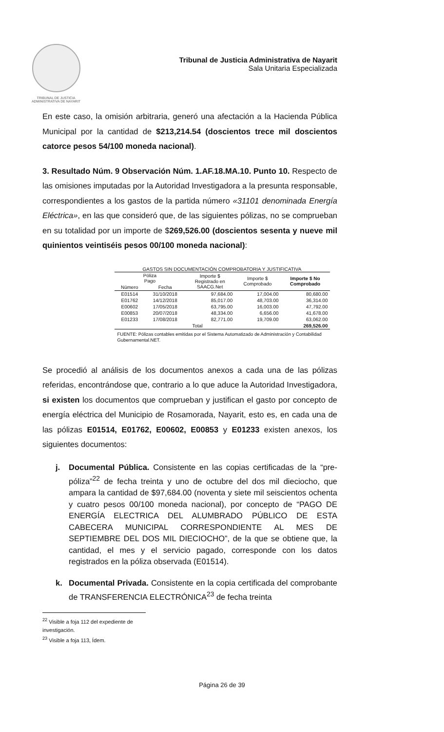TRIBUNAL DE JUSTICIA
ADMINISTRATIVA DE NAYARIT
Tribunal de Justicia Administrativa de Nayarit
Sala Unitaria Especializada
En este caso, la omisión arbitraria, generó una afectación a la Hacienda Pública Municipal por la cantidad de $213,214.54 (doscientos trece mil doscientos catorce pesos 54/100 moneda nacional).
3. Resultado Núm. 9 Observación Núm. 1.AF.18.MA.10. Punto 10. Respecto de las omisiones imputadas por la Autoridad Investigadora a la presunta responsable, correspondientes a los gastos de la partida número «31101 denominada Energía Eléctrica», en las que consideró que, de las siguientes pólizas, no se comprueban en su totalidad por un importe de $269,526.00 (doscientos sesenta y nueve mil quinientos veintiséis pesos 00/100 moneda nacional):
GASTOS SIN DOCUMENTACIÓN COMPROBATORIA Y JUSTIFICATIVA
| Póliza Pago | | Importe $ Registrado en SAACG.Net | Importe $ Comprobado | Importe $ No Comprobado |
| --- | --- | --- | --- | --- |
| Número | Fecha | | | |
| E01514 | 31/10/2018 | 97,684.00 | 17,004.00 | 80,680.00 |
| E01762 | 14/12/2018 | 85,017.00 | 48,703.00 | 36,314.00 |
| E00602 | 17/05/2018 | 63,795.00 | 16,003.00 | 47,792.00 |
| E00853 | 20/07/2018 | 48,334.00 | 6,656.00 | 41,678.00 |
| E01233 | 17/08/2018 | 82,771.00 | 19,709.00 | 63,062.00 |
| Total | | | | 269,526.00 |
FUENTE: Pólizas contables emitidas por el Sistema Automatizado de Administración y Contabilidad Gubernamental.NET.
Se procedió al análisis de los documentos anexos a cada una de las pólizas referidas, encontrándose que, contrario a lo que aduce la Autoridad Investigadora, si existen los documentos que comprueban y justifican el gasto por concepto de energía eléctrica del Municipio de Rosamorada, Nayarit, esto es, en cada una de las pólizas E01514, E01762, E00602, E00853 y E01233 existen anexos, los siguientes documentos:
j. Documental Pública. Consistente en las copias certificadas de la “pre-póliza”<sup>22</sup> de fecha treinta y uno de octubre del dos mil dieciocho, que ampara la cantidad de $97,684.00 (noventa y siete mil seiscientos ochenta y cuatro pesos 00/100 moneda nacional), por concepto de “PAGO DE ENERGÍA ELECTRICA DEL ALUMBRADO PÚBLICO DE ESTA CABECERA MUNICIPAL CORRESPONDIENTE AL MES DE SEPTIEMBRE DEL DOS MIL DIECIOCHO”, de la que se obtiene que, la cantidad, el mes y el servicio pagado, corresponde con los datos registrados en la póliza observada (E01514).
k. Documental Privada. Consistente en la copia certificada del comprobante de TRANSFERENCIA ELECTRÓNICA<sup>23</sup> de fecha treinta
<sup>22</sup> Visible a foja 112 del expediente de investigación.
<sup>23</sup> Visible a foja 113, Ídem.
Página 26 de 39